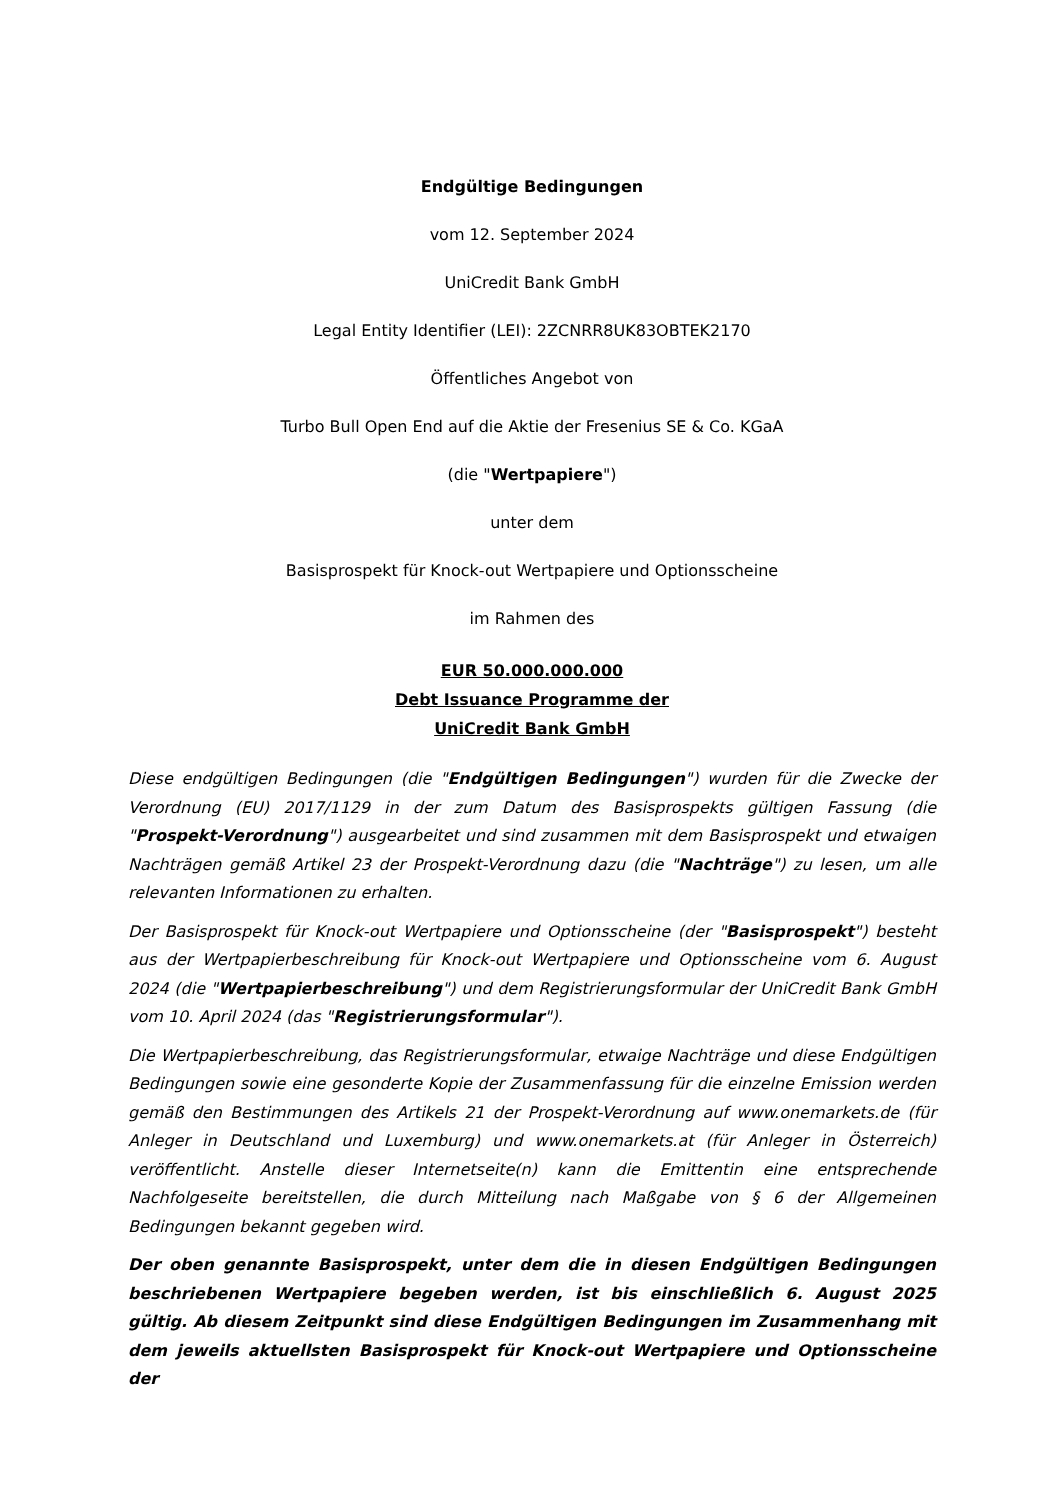Endgültige Bedingungen
vom 12. September 2024
UniCredit Bank GmbH
Legal Entity Identifier (LEI): 2ZCNRR8UK83OBTEK2170
Öffentliches Angebot von
Turbo Bull Open End auf die Aktie der Fresenius SE & Co. KGaA
(die "Wertpapiere")
unter dem
Basisprospekt für Knock-out Wertpapiere und Optionsscheine
im Rahmen des
EUR 50.000.000.000
Debt Issuance Programme der
UniCredit Bank GmbH
Diese endgültigen Bedingungen (die "Endgültigen Bedingungen") wurden für die Zwecke der Verordnung (EU) 2017/1129 in der zum Datum des Basisprospekts gültigen Fassung (die "Prospekt-Verordnung") ausgearbeitet und sind zusammen mit dem Basisprospekt und etwaigen Nachträgen gemäß Artikel 23 der Prospekt-Verordnung dazu (die "Nachträge") zu lesen, um alle relevanten Informationen zu erhalten.
Der Basisprospekt für Knock-out Wertpapiere und Optionsscheine (der "Basisprospekt") besteht aus der Wertpapierbeschreibung für Knock-out Wertpapiere und Optionsscheine vom 6. August 2024 (die "Wertpapierbeschreibung") und dem Registrierungsformular der UniCredit Bank GmbH vom 10. April 2024 (das "Registrierungsformular").
Die Wertpapierbeschreibung, das Registrierungsformular, etwaige Nachträge und diese Endgültigen Bedingungen sowie eine gesonderte Kopie der Zusammenfassung für die einzelne Emission werden gemäß den Bestimmungen des Artikels 21 der Prospekt-Verordnung auf www.onemarkets.de (für Anleger in Deutschland und Luxemburg) und www.onemarkets.at (für Anleger in Österreich) veröffentlicht. Anstelle dieser Internetseite(n) kann die Emittentin eine entsprechende Nachfolgeseite bereitstellen, die durch Mitteilung nach Maßgabe von § 6 der Allgemeinen Bedingungen bekannt gegeben wird.
Der oben genannte Basisprospekt, unter dem die in diesen Endgültigen Bedingungen beschriebenen Wertpapiere begeben werden, ist bis einschließlich 6. August 2025 gültig. Ab diesem Zeitpunkt sind diese Endgültigen Bedingungen im Zusammenhang mit dem jeweils aktuellsten Basisprospekt für Knock-out Wertpapiere und Optionsscheine der